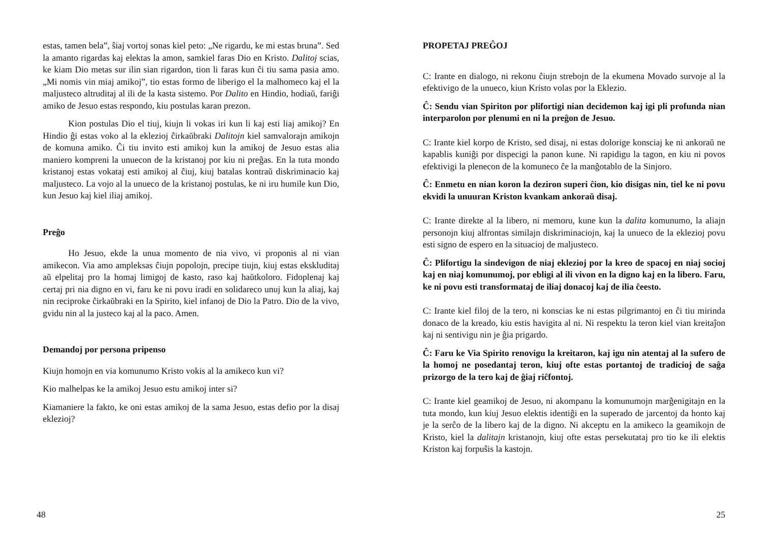estas, tamen bela”, ŝiaj vortoj sonas kiel peto: „Ne rigardu, ke mi estas bruna”. Sed la amanto rigardas kaj elektas la amon, samkiel faras Dio en Kristo. Dalitoj scias, ke kiam Dio metas sur ilin sian rigardon, tion li faras kun ĉi tiu sama pasia amo. „Mi nomis vin miaj amikoj”, tio estas formo de liberigo el la malhomeco kaj el la maljusteco altruditaj al ili de la kasta sistemo. Por Dalito en Hindio, hodiaŭ, fariĝi amiko de Jesuo estas respondo, kiu postulas karan prezon.
Kion postulas Dio el tiuj, kiujn li vokas iri kun li kaj esti liaj amikoj? En Hindio ĝi estas voko al la eklezioj ĉirkaŭbraki Dalitojn kiel samvalorajn amikojn de komuna amiko. Ĉi tiu invito esti amikoj kun la amikoj de Jesuo estas alia maniero kompreni la unuecon de la kristanoj por kiu ni preĝas. En la tuta mondo kristanoj estas vokataj esti amikoj al ĉiuj, kiuj batalas kontraŭ diskriminacio kaj maljusteco. La vojo al la unueco de la kristanoj postulas, ke ni iru humile kun Dio, kun Jesuo kaj kiel iliaj amikoj.
Preĝo
Ho Jesuo, ekde la unua momento de nia vivo, vi proponis al ni vian amikecon. Via amo ampleksas ĉiujn popolojn, precipe tiujn, kiuj estas ekskluditaj aŭ elpelitaj pro la homaj limigoj de kasto, raso kaj haŭtkoloro. Fidoplenaj kaj certaj pri nia digno en vi, faru ke ni povu iradi en solidareco unuj kun la aliaj, kaj nin reciproke ĉirkaŭbraki en la Spirito, kiel infanoj de Dio la Patro. Dio de la vivo, gvidu nin al la justeco kaj al la paco. Amen.
Demandoj por persona pripenso
Kiujn homojn en via komunumo Kristo vokis al la amikeco kun vi?
Kio malhelpas ke la amikoj Jesuo estu amikoj inter si?
Kiamaniere la fakto, ke oni estas amikoj de la sama Jesuo, estas defio por la disaj eklezioj?
48
PROPETAJ PREĜOJ
C: Irante en dialogo, ni rekonu ĉiujn strebojn de la ekumena Movado survoje al la efektivigo de la unueco, kiun Kristo volas por la Eklezio.
Ĉ: Sendu vian Spiriton por plifortigi nian decidemon kaj igi pli profunda nian interparolon por plenumi en ni la preĝon de Jesuo.
C: Irante kiel korpo de Kristo, sed disaj, ni estas dolorige konsciaj ke ni ankoraŭ ne kapablis kuniĝi por dispecigi la panon kune. Ni rapidigu la tagon, en kiu ni povos efektivigi la plenecon de la komuneco ĉe la manĝotablo de la Sinjoro.
Ĉ: Enmetu en nian koron la deziron superi ĉion, kio disigas nin, tiel ke ni povu ekvidi la unuuran Kriston kvankam ankoraŭ disaj.
C: Irante direkte al la libero, ni memoru, kune kun la dalita komunumo, la aliajn personojn kiuj alfrontas similajn diskriminaciojn, kaj la unueco de la eklezioj povu esti signo de espero en la situacioj de maljusteco.
Ĉ: Plifortigu la sindevigon de niaj eklezioj por la kreo de spacoj en niaj socioj kaj en niaj komunumoj, por ebligi al ili vivon en la digno kaj en la libero. Faru, ke ni povu esti transformataj de iliaj donacoj kaj de ilia ĉeesto.
C: Irante kiel filoj de la tero, ni konscias ke ni estas pilgrimantoj en ĉi tiu mirinda donaco de la kreado, kiu estis havigita al ni. Ni respektu la teron kiel vian kreitaĵon kaj ni sentivigu nin je ĝia prigardo.
Ĉ: Faru ke Via Spirito renovigu la kreitaron, kaj igu nin atentaj al la sufero de la homoj ne posedantaj teron, kiuj ofte estas portantoj de tradicioj de saĝa prizorgo de la tero kaj de ĝiaj riĉfontoj.
C: Irante kiel geamikoj de Jesuo, ni akompanu la komunumojn marĝenigitajn en la tuta mondo, kun kiuj Jesuo elektis identiĝi en la superado de jarcentoj da honto kaj je la serĉo de la libero kaj de la digno. Ni akceptu en la amikeco la geamikojn de Kristo, kiel la dalitajn kristanojn, kiuj ofte estas persekutataj pro tio ke ili elektis Kriston kaj forpuŝis la kastojn.
25